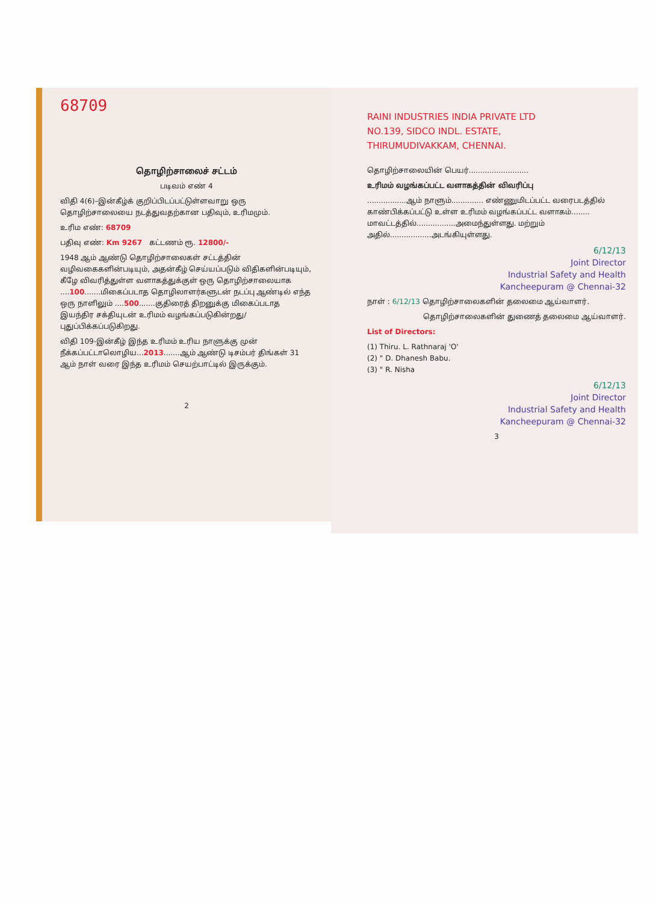68709
தொழிற்சாலைச் சட்டம்
படிவம் எண் 4
விதி 4(6)–இன்கீழ்க் குறிப்பிடப்பட்டுள்ளவாறு ஒரு தொழிற்சாலையை நடத்துவதற்கான பதிவும், உரிமமும்.
உரிம எண்: 68709
பதிவு எண்: Km 9267 கட்டணம் ரூ. 12800/-
1948 ஆம் ஆண்டு தொழிற்சாலைகள் சட்டத்தின் வழிவகைகளின்படியும், அதன்கீழ் செய்யப்படும் விதிகளின்படியும், கீழே விவரித்துள்ள வளாகத்துக்குள் ஒரு தொழிற்சாலையாக ....100.......மிகைப்படாத தொழிலாளர்களுடன் நடப்பு ஆண்டில் எந்த ஒரு நாளிலும் ....500.......குதிரைத் திறனுக்கு மிகைப்படாத இயந்திர சக்தியுடன் உரிமம் வழங்கப்படுகின்றது/புதுப்பிக்கப்படுகிறது.
விதி 109-இன்கீழ் இந்த உரிமம் உரிய நாளுக்கு முன் நீக்கப்பட்டாலொழிய...2013.......ஆம் ஆண்டு டிசம்பர் திங்கள் 31 ஆம் நாள் வரை இந்த உரிமம் செயற்பாட்டில் இருக்கும்.
2
RAINI INDUSTRIES INDIA PRIVATE LTD
NO.139, SIDCO INDL. ESTATE,
THIRUMUDIVAKKAM, CHENNAI.
தொழிற்சாலையின் பெயர்..........................
உரிமம் வழங்கப்பட்ட வளாகத்தின் விவரிப்பு
.................ஆம் நாளும்.............. எண்ணுமிடப்பட்ட வரைபடத்தில் காண்பிக்கப்பட்டு உள்ள உரிமம் வழங்கப்பட்ட வளாகம்........ மாவட்டத்தில்.................அமைந்துள்ளது. மற்றும் அதில்..................அடங்கியுள்ளது.
6/12/13
Joint Director
Industrial Safety and Health
Kancheepuram @ Chennai-32
நாள் : 6/12/13 தொழிற்சாலைகளின் தலைமை ஆய்வாளர்.
தொழிற்சாலைகளின் துணைத் தலைமை ஆய்வாளர்.
List of Directors:
(1) Thiru. L. Rathnaraj 'O'
(2) " D. Dhanesh Babu.
(3) " R. Nisha
6/12/13
Joint Director
Industrial Safety and Health
Kancheepuram @ Chennai-32
3